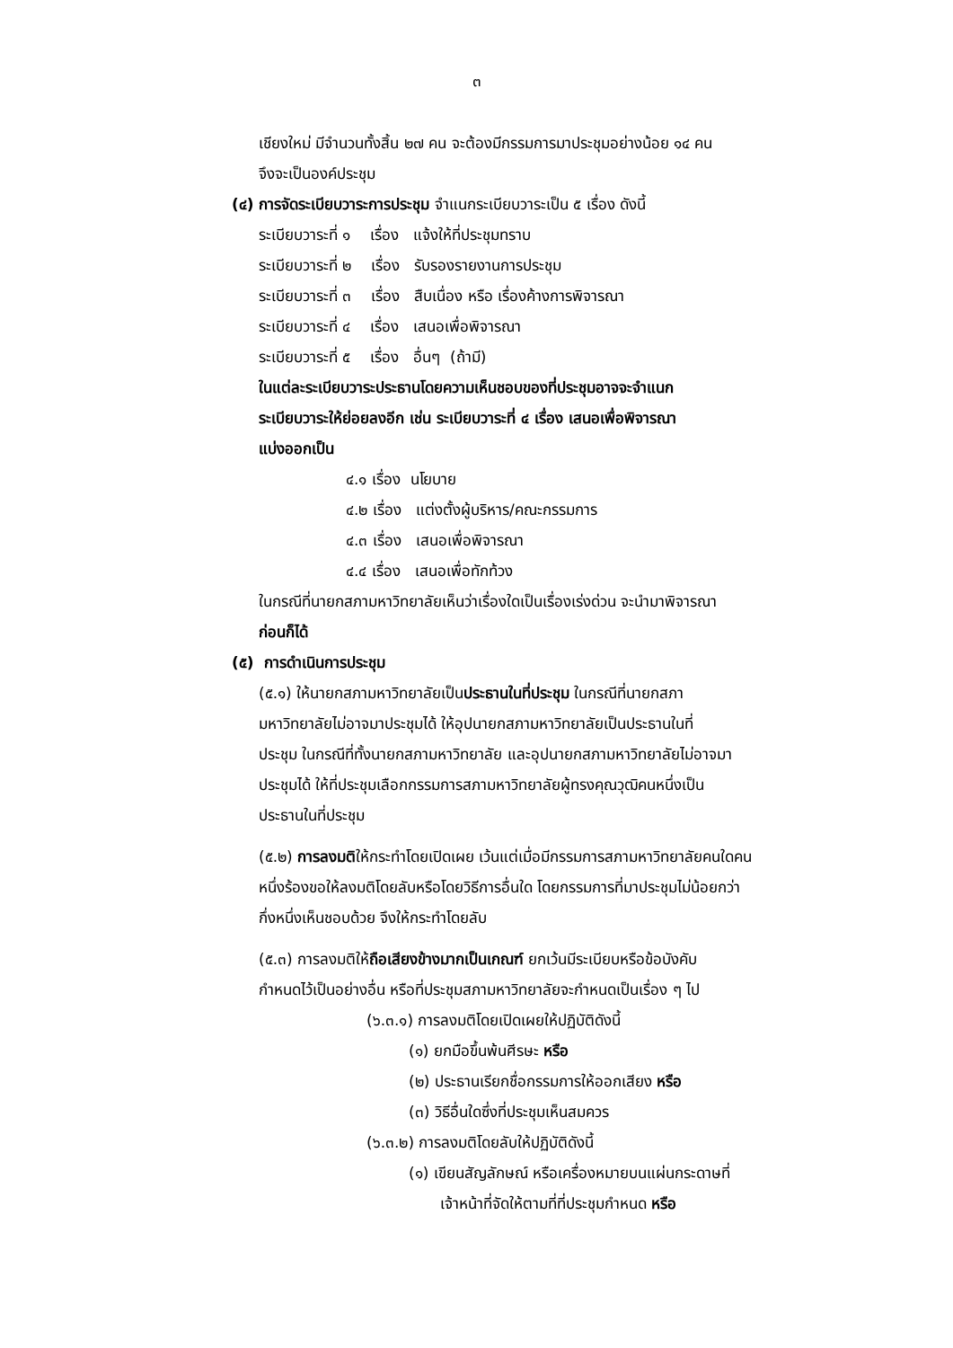๓
เชียงใหม่ มีจำนวนทั้งสิ้น ๒๗ คน จะต้องมีกรรมการมาประชุมอย่างน้อย ๑๔ คน
จึงจะเป็นองค์ประชุม
(๔) การจัดระเบียบวาระการประชุม จำแนกระเบียบวาระเป็น ๕ เรื่อง ดังนี้
ระเบียบวาระที่ ๑ เรื่อง แจ้งให้ที่ประชุมทราบ
ระเบียบวาระที่ ๒ เรื่อง รับรองรายงานการประชุม
ระเบียบวาระที่ ๓ เรื่อง สืบเนื่อง หรือ เรื่องค้างการพิจารณา
ระเบียบวาระที่ ๔ เรื่อง เสนอเพื่อพิจารณา
ระเบียบวาระที่ ๕ เรื่อง อื่นๆ (ถ้ามี)
ในแต่ละระเบียบวาระประธานโดยความเห็นชอบของที่ประชุมอาจจะจำแนก
ระเบียบวาระให้ย่อยลงอีก เช่น ระเบียบวาระที่ ๔ เรื่อง เสนอเพื่อพิจารณา
แบ่งออกเป็น
๔.๑ เรื่อง นโยบาย
๔.๒ เรื่อง แต่งตั้งผู้บริหาร/คณะกรรมการ
๔.๓ เรื่อง เสนอเพื่อพิจารณา
๔.๔ เรื่อง เสนอเพื่อทักท้วง
ในกรณีที่นายกสภามหาวิทยาลัยเห็นว่าเรื่องใดเป็นเรื่องเร่งด่วน จะนำมาพิจารณา
ก่อนก็ได้
(๕) การดำเนินการประชุม
(๕.๑) ให้นายกสภามหาวิทยาลัยเป็นประธานในที่ประชุม ในกรณีที่นายกสภา
มหาวิทยาลัยไม่อาจมาประชุมได้ ให้อุปนายกสภามหาวิทยาลัยเป็นประธานในที่
ประชุม ในกรณีที่ทั้งนายกสภามหาวิทยาลัย และอุปนายกสภามหาวิทยาลัยไม่อาจมา
ประชุมได้ ให้ที่ประชุมเลือกกรรมการสภามหาวิทยาลัยผู้ทรงคุณวุฒิคนหนึ่งเป็น
ประธานในที่ประชุม
(๕.๒) การลงมติให้กระทำโดยเปิดเผย เว้นแต่เมื่อมีกรรมการสภามหาวิทยาลัยคนใดคน
หนึ่งร้องขอให้ลงมติโดยลับหรือโดยวิธีการอื่นใด โดยกรรมการที่มาประชุมไม่น้อยกว่า
กึ่งหนึ่งเห็นชอบด้วย จึงให้กระทำโดยลับ
(๕.๓) การลงมติให้ถือเสียงข้างมากเป็นเกณฑ์ ยกเว้นมีระเบียบหรือข้อบังคับ
กำหนดไว้เป็นอย่างอื่น หรือที่ประชุมสภามหาวิทยาลัยจะกำหนดเป็นเรื่อง ๆ ไป
(๖.๓.๑) การลงมติโดยเปิดเผยให้ปฏิบัติดังนี้
(๑) ยกมือขึ้นพ้นศีรษะ หรือ
(๒) ประธานเรียกชื่อกรรมการให้ออกเสียง หรือ
(๓) วิธีอื่นใดซึ่งที่ประชุมเห็นสมควร
(๖.๓.๒) การลงมติโดยลับให้ปฏิบัติดังนี้
(๑) เขียนสัญลักษณ์ หรือเครื่องหมายบนแผ่นกระดาษที่
เจ้าหน้าที่จัดให้ตามที่ที่ประชุมกำหนด หรือ